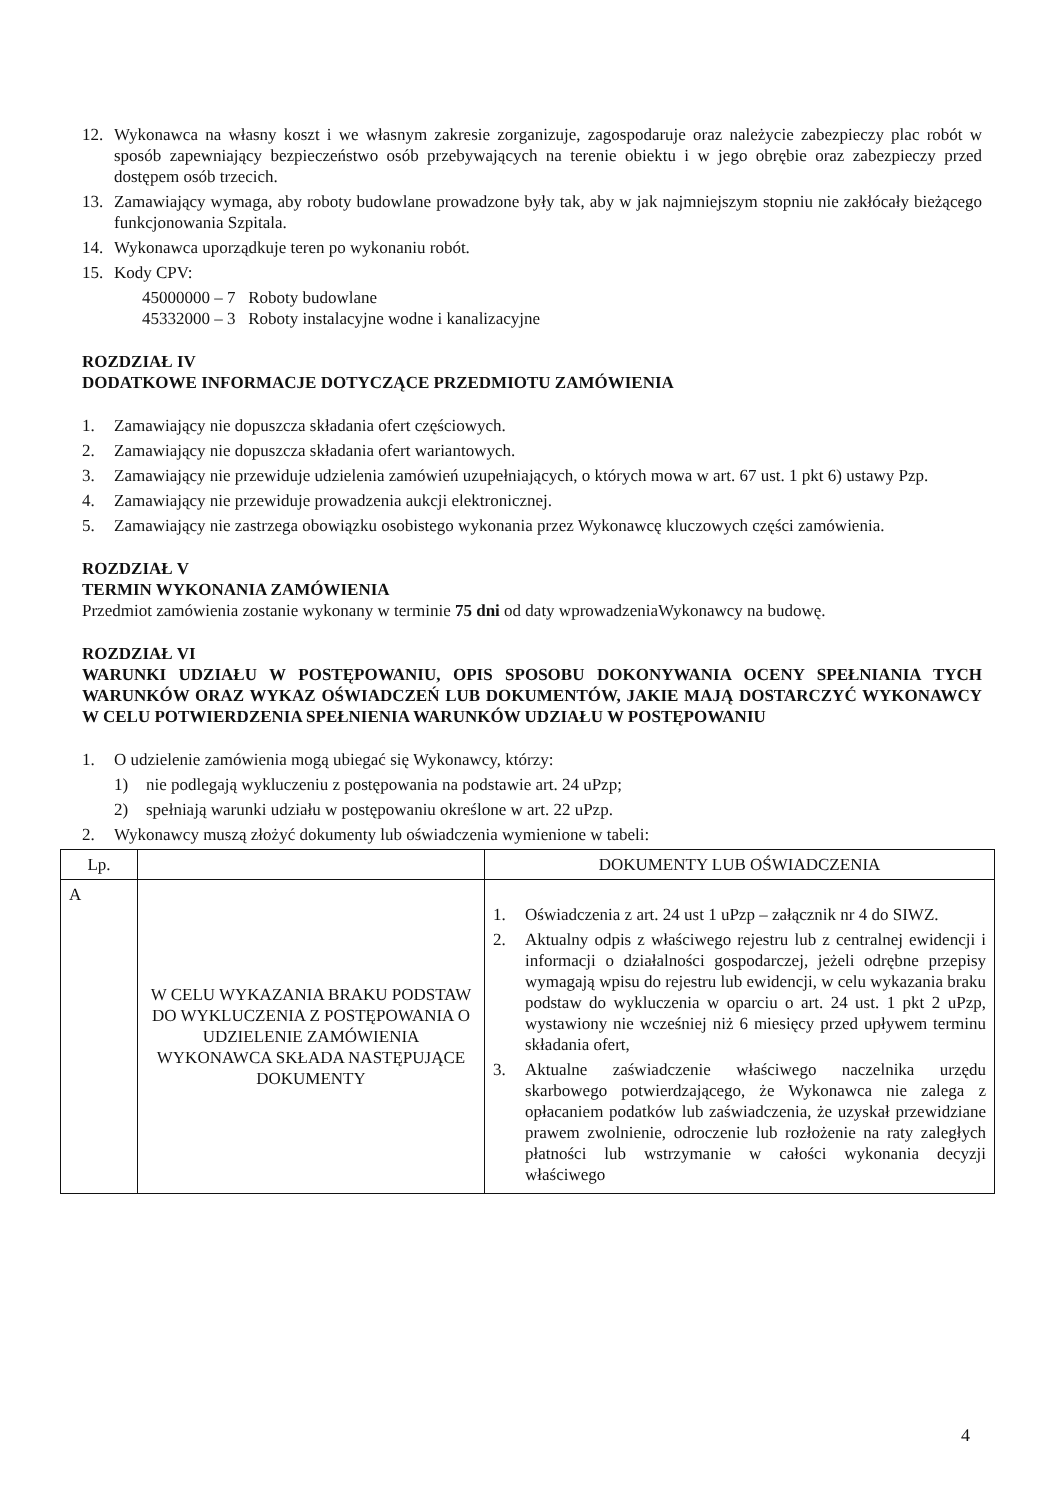12. Wykonawca na własny koszt i we własnym zakresie zorganizuje, zagospodaruje oraz należycie zabezpieczy plac robót w sposób zapewniający bezpieczeństwo osób przebywających na terenie obiektu i w jego obrębie oraz zabezpieczy przed dostępem osób trzecich.
13. Zamawiający wymaga, aby roboty budowlane prowadzone były tak, aby w jak najmniejszym stopniu nie zakłócały bieżącego funkcjonowania Szpitala.
14. Wykonawca uporządkuje teren po wykonaniu robót.
15. Kody CPV:
45000000 – 7 Roboty budowlane
45332000 – 3 Roboty instalacyjne wodne i kanalizacyjne
ROZDZIAŁ IV
DODATKOWE INFORMACJE DOTYCZĄCE PRZEDMIOTU ZAMÓWIENIA
1. Zamawiający nie dopuszcza składania ofert częściowych.
2. Zamawiający nie dopuszcza składania ofert wariantowych.
3. Zamawiający nie przewiduje udzielenia zamówień uzupełniających, o których mowa w art. 67 ust. 1 pkt 6) ustawy Pzp.
4. Zamawiający nie przewiduje prowadzenia aukcji elektronicznej.
5. Zamawiający nie zastrzega obowiązku osobistego wykonania przez Wykonawcę kluczowych części zamówienia.
ROZDZIAŁ V
TERMIN WYKONANIA ZAMÓWIENIA
Przedmiot zamówienia zostanie wykonany w terminie 75 dni od daty wprowadzeniaWykonawcy na budowę.
ROZDZIAŁ VI
WARUNKI UDZIAŁU W POSTĘPOWANIU, OPIS SPOSOBU DOKONYWANIA OCENY SPEŁNIANIA TYCH WARUNKÓW ORAZ WYKAZ OŚWIADCZEŃ LUB DOKUMENTÓW, JAKIE MAJĄ DOSTARCZYĆ WYKONAWCY W CELU POTWIERDZENIA SPEŁNIENIA WARUNKÓW UDZIAŁU W POSTĘPOWANIU
1. O udzielenie zamówienia mogą ubiegać się Wykonawcy, którzy:
1) nie podlegają wykluczeniu z postępowania na podstawie art. 24 uPzp;
2) spełniają warunki udziału w postępowaniu określone w art. 22 uPzp.
2. Wykonawcy muszą złożyć dokumenty lub oświadczenia wymienione w tabeli:
| Lp. | | DOKUMENTY LUB OŚWIADCZENIA |
| A | W CELU WYKAZANIA BRAKU PODSTAW DO WYKLUCZENIA Z POSTĘPOWANIA O UDZIELENIE ZAMÓWIENIA WYKONAWCA SKŁADA NASTĘPUJĄCE DOKUMENTY | 1. Oświadczenia z art. 24 ust 1 uPzp – załącznik nr 4 do SIWZ. 2. Aktualny odpis z właściwego rejestru lub z centralnej ewidencji i informacji o działalności gospodarczej, jeżeli odrębne przepisy wymagają wpisu do rejestru lub ewidencji, w celu wykazania braku podstaw do wykluczenia w oparciu o art. 24 ust. 1 pkt 2 uPzp, wystawiony nie wcześniej niż 6 miesięcy przed upływem terminu składania ofert, 3. Aktualne zaświadczenie właściwego naczelnika urzędu skarbowego potwierdzającego, że Wykonawca nie zalega z opłacaniem podatków lub zaświadczenia, że uzyskał przewidziane prawem zwolnienie, odroczenie lub rozłożenie na raty zaległych płatności lub wstrzymanie w całości wykonania decyzji właściwego |
4